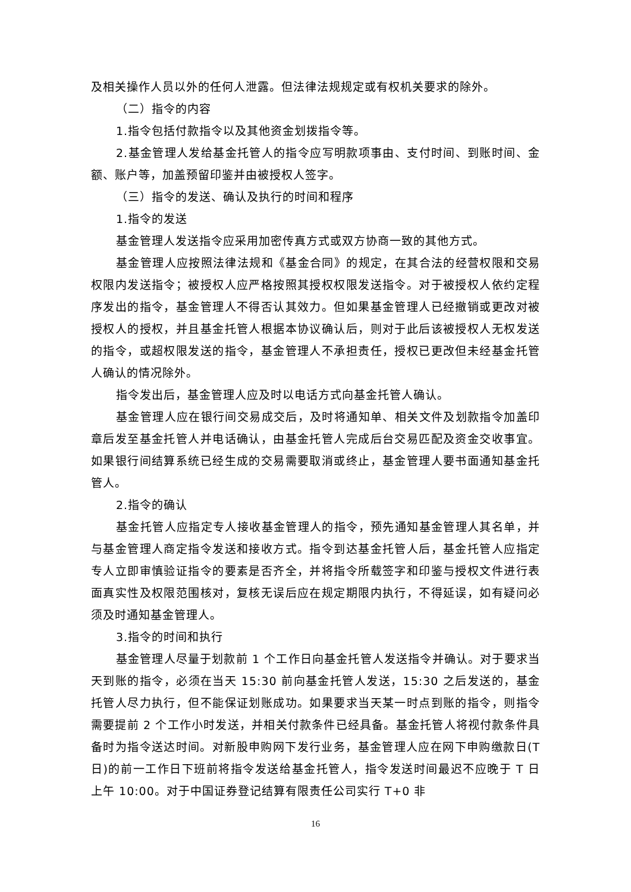及相关操作人员以外的任何人泄露。但法律法规规定或有权机关要求的除外。
（二）指令的内容
1.指令包括付款指令以及其他资金划拨指令等。
2.基金管理人发给基金托管人的指令应写明款项事由、支付时间、到账时间、金额、账户等，加盖预留印鉴并由被授权人签字。
（三）指令的发送、确认及执行的时间和程序
1.指令的发送
基金管理人发送指令应采用加密传真方式或双方协商一致的其他方式。
基金管理人应按照法律法规和《基金合同》的规定，在其合法的经营权限和交易权限内发送指令；被授权人应严格按照其授权权限发送指令。对于被授权人依约定程序发出的指令，基金管理人不得否认其效力。但如果基金管理人已经撤销或更改对被授权人的授权，并且基金托管人根据本协议确认后，则对于此后该被授权人无权发送的指令，或超权限发送的指令，基金管理人不承担责任，授权已更改但未经基金托管人确认的情况除外。
指令发出后，基金管理人应及时以电话方式向基金托管人确认。
基金管理人应在银行间交易成交后，及时将通知单、相关文件及划款指令加盖印章后发至基金托管人并电话确认，由基金托管人完成后台交易匹配及资金交收事宜。如果银行间结算系统已经生成的交易需要取消或终止，基金管理人要书面通知基金托管人。
2.指令的确认
基金托管人应指定专人接收基金管理人的指令，预先通知基金管理人其名单，并与基金管理人商定指令发送和接收方式。指令到达基金托管人后，基金托管人应指定专人立即审慎验证指令的要素是否齐全，并将指令所载签字和印鉴与授权文件进行表面真实性及权限范围核对，复核无误后应在规定期限内执行，不得延误，如有疑问必须及时通知基金管理人。
3.指令的时间和执行
基金管理人尽量于划款前 1 个工作日向基金托管人发送指令并确认。对于要求当天到账的指令，必须在当天 15:30 前向基金托管人发送，15:30 之后发送的，基金托管人尽力执行，但不能保证划账成功。如果要求当天某一时点到账的指令，则指令需要提前 2 个工作小时发送，并相关付款条件已经具备。基金托管人将视付款条件具备时为指令送达时间。对新股申购网下发行业务，基金管理人应在网下申购缴款日(T 日)的前一工作日下班前将指令发送给基金托管人，指令发送时间最迟不应晚于 T 日上午 10:00。对于中国证券登记结算有限责任公司实行 T+0 非
16